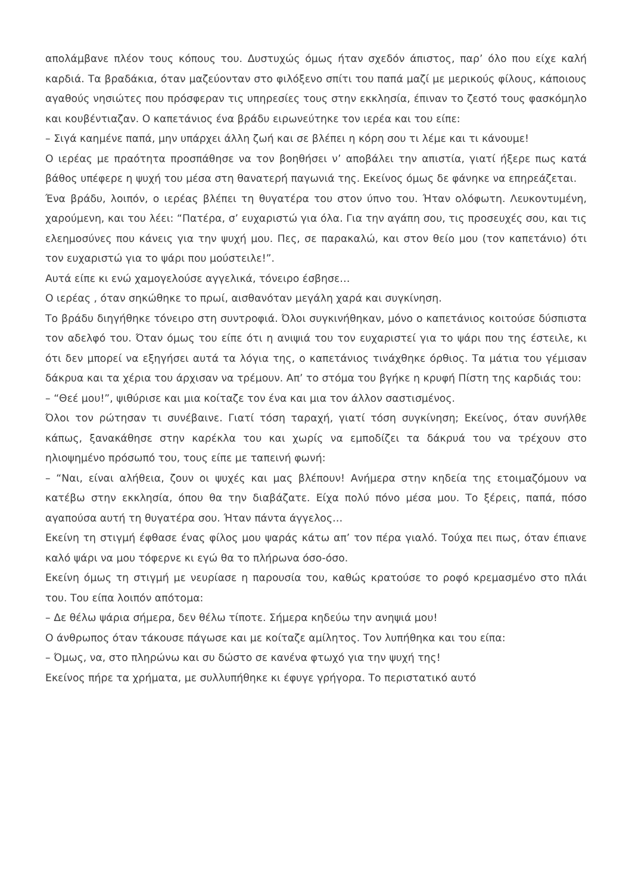απολάμβανε πλέον τους κόπους του. Δυστυχώς όμως ήταν σχεδόν άπιστος, παρ’ όλο που είχε καλή καρδιά. Τα βραδάκια, όταν μαζεύονταν στο φιλόξενο σπίτι του παπά μαζί με μερικούς φίλους, κάποιους αγαθούς νησιώτες που πρόσφεραν τις υπηρεσίες τους στην εκκλησία, έπιναν το ζεστό τους φασκόμηλο και κουβέντιαζαν. Ο καπετάνιος ένα βράδυ ειρωνεύτηκε τον ιερέα και του είπε:
– Σιγά καημένε παπά, μην υπάρχει άλλη ζωή και σε βλέπει η κόρη σου τι λέμε και τι κάνουμε!
Ο ιερέας με πραότητα προσπάθησε να τον βοηθήσει ν’ αποβάλει την απιστία, γιατί ήξερε πως κατά βάθος υπέφερε η ψυχή του μέσα στη θανατερή παγωνιά της. Εκείνος όμως δε φάνηκε να επηρεάζεται.
Ένα βράδυ, λοιπόν, ο ιερέας βλέπει τη θυγατέρα του στον ύπνο του. Ήταν ολόφωτη. Λευκοντυμένη, χαρούμενη, και του λέει: “Πατέρα, σ’ ευχαριστώ για όλα. Για την αγάπη σου, τις προσευχές σου, και τις ελεημοσύνες που κάνεις για την ψυχή μου. Πες, σε παρακαλώ, και στον θείο μου (τον καπετάνιο) ότι τον ευχαριστώ για το ψάρι που μούστειλε!”.
Αυτά είπε κι ενώ χαμογελούσε αγγελικά, τόνειρο έσβησε…
Ο ιερέας , όταν σηκώθηκε το πρωί, αισθανόταν μεγάλη χαρά και συγκίνηση.
Το βράδυ διηγήθηκε τόνειρο στη συντροφιά. Όλοι συγκινήθηκαν, μόνο ο καπετάνιος κοιτούσε δύσπιστα τον αδελφό του. Όταν όμως του είπε ότι η ανιψιά του τον ευχαριστεί για το ψάρι που της έστειλε, κι ότι δεν μπορεί να εξηγήσει αυτά τα λόγια της, ο καπετάνιος τινάχθηκε όρθιος. Τα μάτια του γέμισαν δάκρυα και τα χέρια του άρχισαν να τρέμουν. Απ’ το στόμα του βγήκε η κρυφή Πίστη της καρδιάς του:
– “Θεέ μου!”, ψιθύρισε και μια κοίταζε τον ένα και μια τον άλλον σαστισμένος.
Όλοι τον ρώτησαν τι συνέβαινε. Γιατί τόση ταραχή, γιατί τόση συγκίνηση; Εκείνος, όταν συνήλθε κάπως, ξανακάθησε στην καρέκλα του και χωρίς να εμποδίζει τα δάκρυά του να τρέχουν στο ηλιοψημένο πρόσωπό του, τους είπε με ταπεινή φωνή:
– “Ναι, είναι αλήθεια, ζουν οι ψυχές και μας βλέπουν! Ανήμερα στην κηδεία της ετοιμαζόμουν να κατέβω στην εκκλησία, όπου θα την διαβάζατε. Είχα πολύ πόνο μέσα μου. Το ξέρεις, παπά, πόσο αγαπούσα αυτή τη θυγατέρα σου. Ήταν πάντα άγγελος…
Εκείνη τη στιγμή έφθασε ένας φίλος μου ψαράς κάτω απ’ τον πέρα γιαλό. Τούχα πει πως, όταν έπιανε καλό ψάρι να μου τόφερνε κι εγώ θα το πλήρωνα όσο-όσο.
Εκείνη όμως τη στιγμή με νευρίασε η παρουσία του, καθώς κρατούσε το ροφό κρεμασμένο στο πλάι του. Του είπα λοιπόν απότομα:
– Δε θέλω ψάρια σήμερα, δεν θέλω τίποτε. Σήμερα κηδεύω την ανηψιά μου!
Ο άνθρωπος όταν τάκουσε πάγωσε και με κοίταζε αμίλητος. Τον λυπήθηκα και του είπα:
– Όμως, να, στο πληρώνω και συ δώστο σε κανένα φτωχό για την ψυχή της!
Εκείνος πήρε τα χρήματα, με συλλυπήθηκε κι έφυγε γρήγορα. Το περιστατικό αυτό